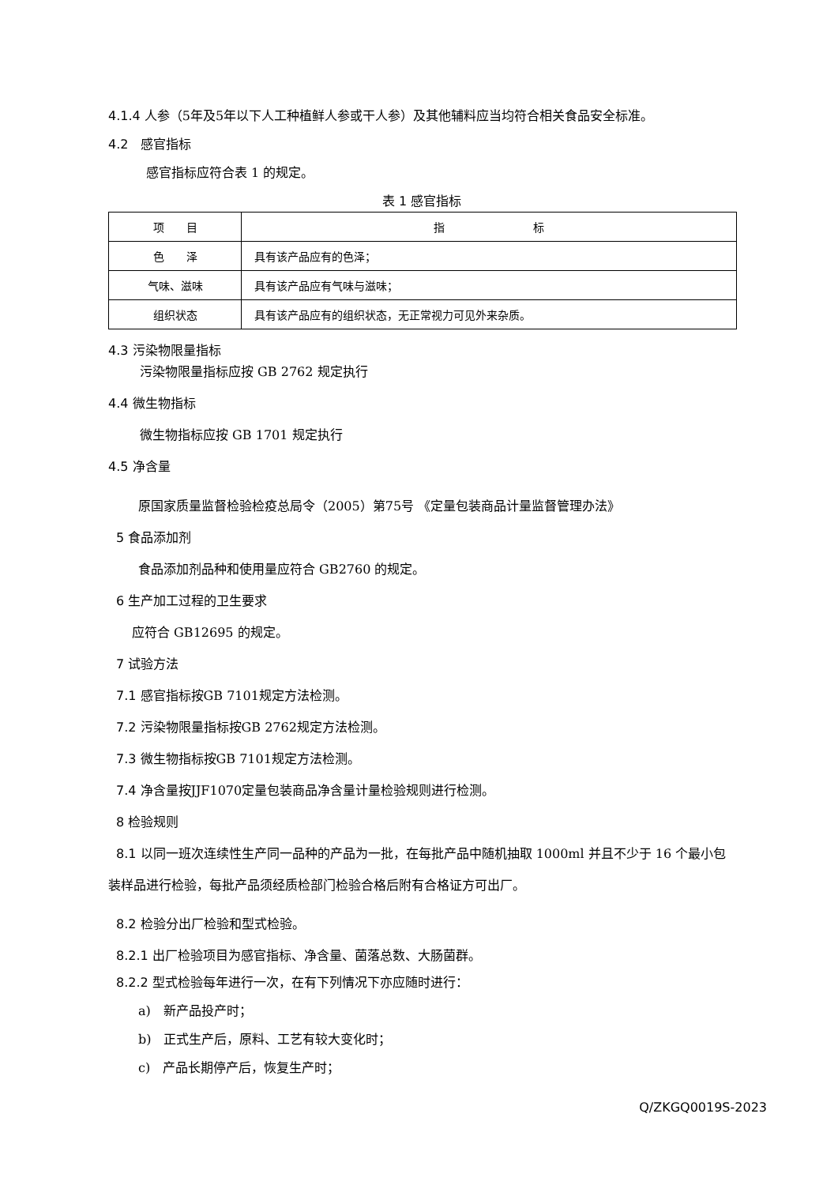4.1.4 人参（5年及5年以下人工种植鲜人参或干人参）及其他辅料应当均符合相关食品安全标准。
4.2　感官指标
感官指标应符合表 1 的规定。
表 1 感官指标
| 项 目 | 指 标 |
| 色 泽 | 具有该产品应有的色泽； |
| 气味、滋味 | 具有该产品应有气味与滋味； |
| 组织状态 | 具有该产品应有的组织状态，无正常视力可见外来杂质。 |
4.3 污染物限量指标
污染物限量指标应按 GB 2762 规定执行
4.4 微生物指标
微生物指标应按 GB 1701 规定执行
4.5 净含量
原国家质量监督检验检疫总局令（2005）第75号 《定量包装商品计量监督管理办法》
5 食品添加剂
食品添加剂品种和使用量应符合 GB2760 的规定。
6 生产加工过程的卫生要求
应符合 GB12695 的规定。
7 试验方法
7.1 感官指标按GB 7101规定方法检测。
7.2 污染物限量指标按GB 2762规定方法检测。
7.3 微生物指标按GB 7101规定方法检测。
7.4 净含量按JJF1070定量包装商品净含量计量检验规则进行检测。
8 检验规则
8.1 以同一班次连续性生产同一品种的产品为一批，在每批产品中随机抽取 1000ml 并且不少于 16 个最小包装样品进行检验，每批产品须经质检部门检验合格后附有合格证方可出厂。
8.2 检验分出厂检验和型式检验。
8.2.1 出厂检验项目为感官指标、净含量、菌落总数、大肠菌群。
8.2.2 型式检验每年进行一次，在有下列情况下亦应随时进行：
a)　新产品投产时；
b)　正式生产后，原料、工艺有较大变化时；
c)　产品长期停产后，恢复生产时；
Q/ZKGQ0019S-2023